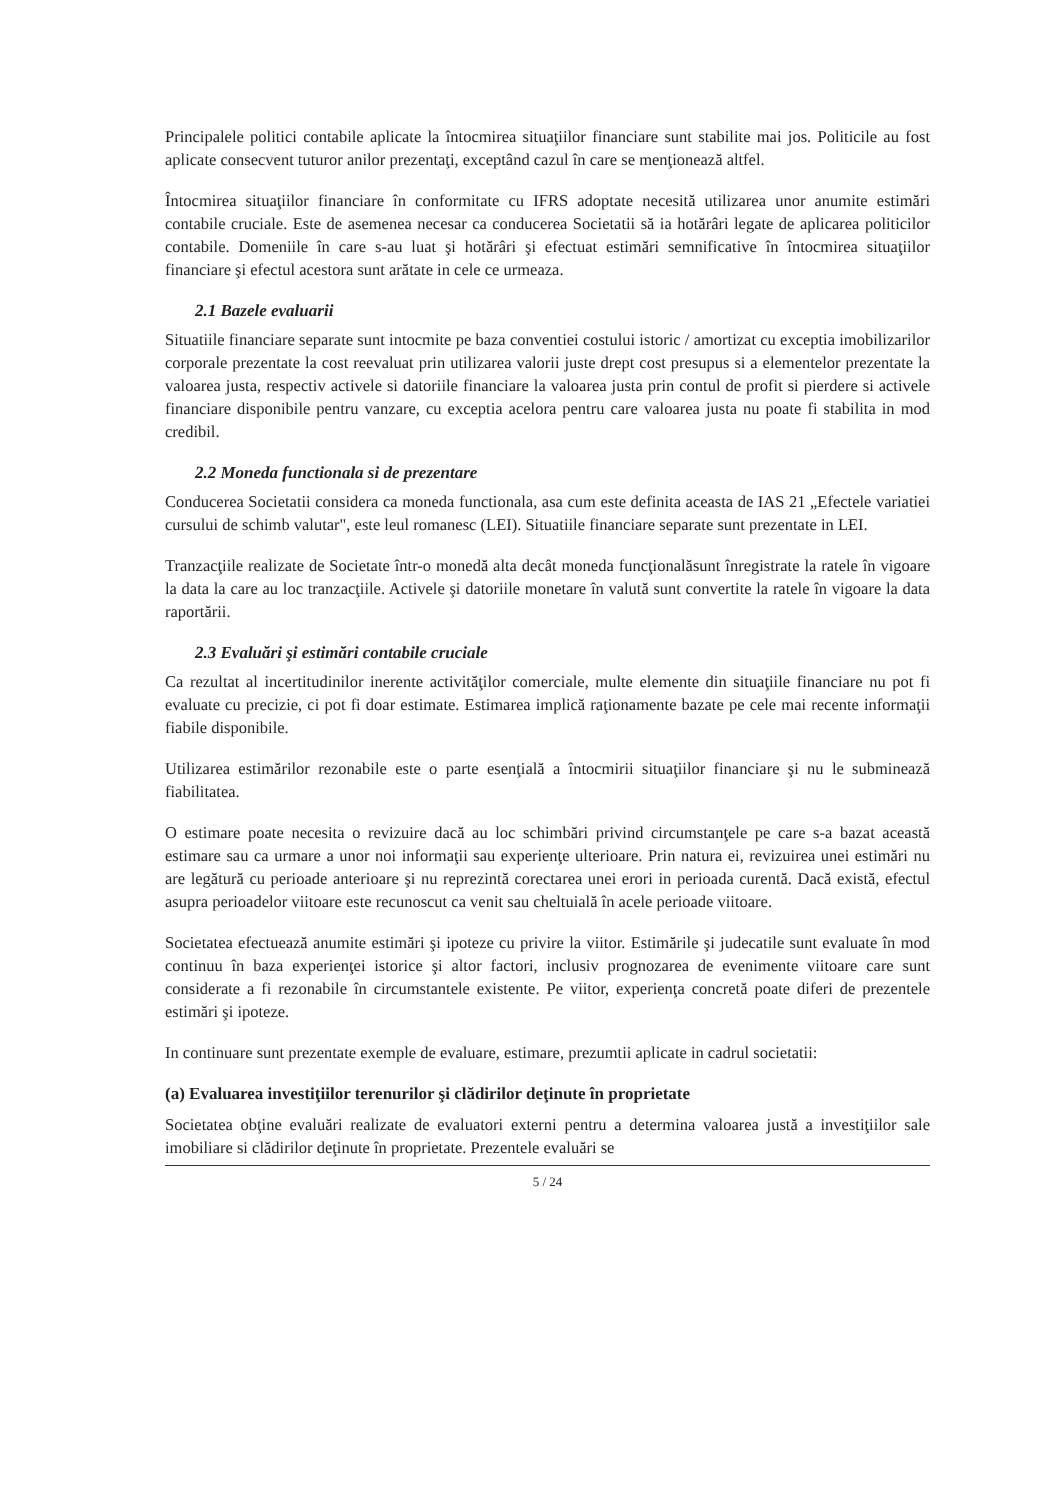Principalele politici contabile aplicate la întocmirea situaţiilor financiare sunt stabilite mai jos. Politicile au fost aplicate consecvent tuturor anilor prezentaţi, exceptând cazul în care se menţionează altfel.
Întocmirea situaţiilor financiare în conformitate cu IFRS adoptate necesită utilizarea unor anumite estimări contabile cruciale. Este de asemenea necesar ca conducerea Societatii să ia hotărâri legate de aplicarea politicilor contabile. Domeniile în care s-au luat şi hotărâri şi efectuat estimări semnificative în întocmirea situaţiilor financiare şi efectul acestora sunt arătate in cele ce urmeaza.
2.1 Bazele evaluarii
Situatiile financiare separate sunt intocmite pe baza conventiei costului istoric / amortizat cu exceptia imobilizarilor corporale prezentate la cost reevaluat prin utilizarea valorii juste drept cost presupus si a elementelor prezentate la valoarea justa, respectiv activele si datoriile financiare la valoarea justa prin contul de profit si pierdere si activele financiare disponibile pentru vanzare, cu exceptia acelora pentru care valoarea justa nu poate fi stabilita in mod credibil.
2.2 Moneda functionala si de prezentare
Conducerea Societatii considera ca moneda functionala, asa cum este definita aceasta de IAS 21 „Efectele variatiei cursului de schimb valutar", este leul romanesc (LEI). Situatiile financiare separate sunt prezentate in LEI.
Tranzacţiile realizate de Societate într-o monedă alta decât moneda funcţionalăsunt înregistrate la ratele în vigoare la data la care au loc tranzacţiile. Activele şi datoriile monetare în valută sunt convertite la ratele în vigoare la data raportării.
2.3 Evaluări şi estimări contabile cruciale
Ca rezultat al incertitudinilor inerente activităţilor comerciale, multe elemente din situaţiile financiare nu pot fi evaluate cu precizie, ci pot fi doar estimate. Estimarea implică raţionamente bazate pe cele mai recente informaţii fiabile disponibile.
Utilizarea estimărilor rezonabile este o parte esenţială a întocmirii situaţiilor financiare şi nu le subminează fiabilitatea.
O estimare poate necesita o revizuire dacă au loc schimbări privind circumstanţele pe care s-a bazat această estimare sau ca urmare a unor noi informaţii sau experienţe ulterioare. Prin natura ei, revizuirea unei estimări nu are legătură cu perioade anterioare şi nu reprezintă corectarea unei erori in perioada curentă. Dacă există, efectul asupra perioadelor viitoare este recunoscut ca venit sau cheltuială în acele perioade viitoare.
Societatea efectuează anumite estimări şi ipoteze cu privire la viitor. Estimările şi judecatile sunt evaluate în mod continuu în baza experienţei istorice şi altor factori, inclusiv prognozarea de evenimente viitoare care sunt considerate a fi rezonabile în circumstantele existente. Pe viitor, experienţa concretă poate diferi de prezentele estimări şi ipoteze.
In continuare sunt prezentate exemple de evaluare, estimare, prezumtii aplicate in cadrul societatii:
(a) Evaluarea investiţiilor terenurilor şi clădirilor deţinute în proprietate
Societatea obţine evaluări realizate de evaluatori externi pentru a determina valoarea justă a investiţiilor sale imobiliare si clădirilor deţinute în proprietate. Prezentele evaluări se
5 / 24